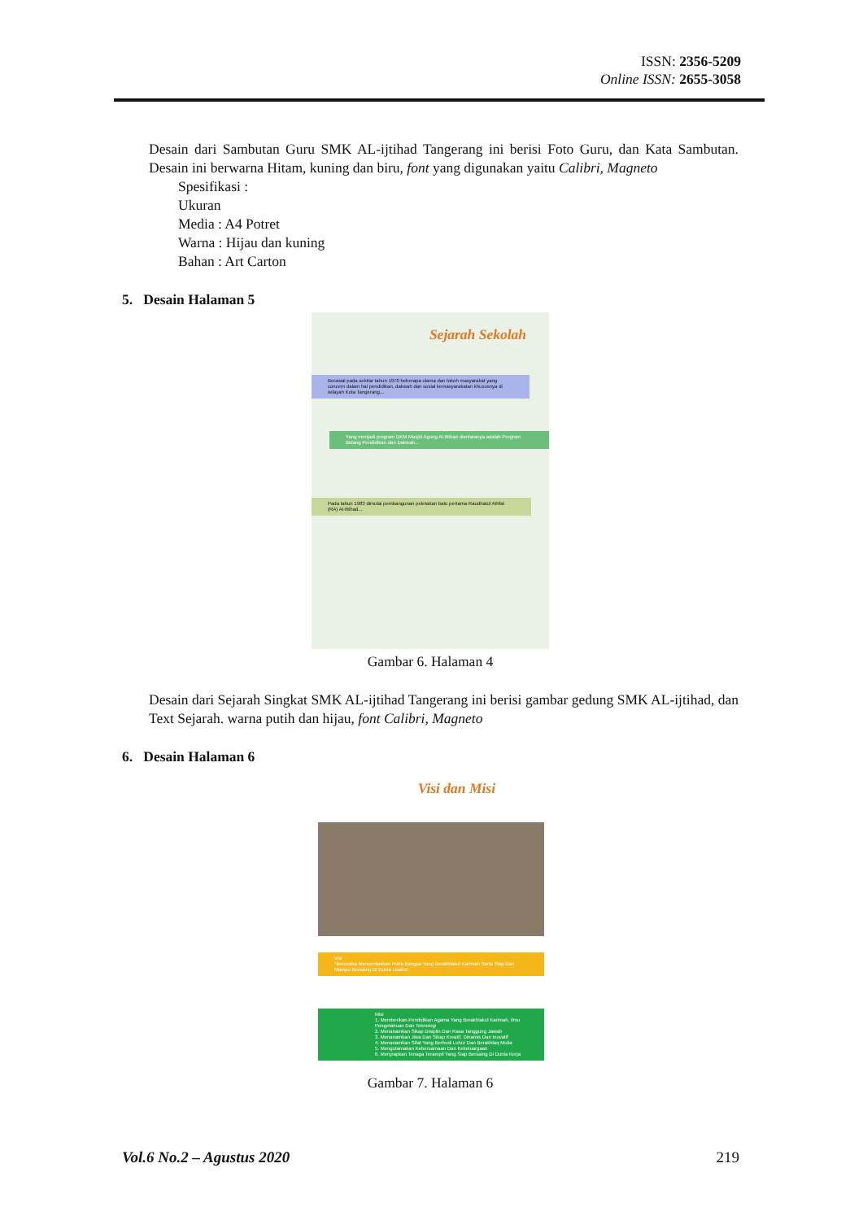ISSN: 2356-5209
Online ISSN: 2655-3058
Desain dari Sambutan Guru SMK AL-ijtihad Tangerang ini berisi Foto Guru, dan Kata Sambutan. Desain ini berwarna Hitam, kuning dan biru, font yang digunakan yaitu Calibri, Magneto
Spesifikasi :
Ukuran
Media : A4 Potret
Warna : Hijau dan kuning
Bahan : Art Carton
5. Desain Halaman 5
Sejarah Sekolah
Berawal pada sekitar tahun 1970 beberapa ulama dan tokoh masyarakat yang concern dalam hal pendidikan, dakwah dan sosial kemasyarakatan khususnya di wilayah Kota Tangerang...
Yang menjadi program DKM Masjid Agung Al-Ittihad diantaranya adalah Program Bidang Pendidikan dan Dakwah...
Pada tahun 1983 dimulai pembangunan peletakan batu pertama Raudhatul Athfal (RA) Al-Ittihad...
Gambar 6. Halaman 4
Desain dari Sejarah Singkat SMK AL-ijtihad Tangerang ini berisi gambar gedung SMK AL-ijtihad, dan Text Sejarah. warna putih dan hijau, font Calibri, Magneto
6. Desain Halaman 6
Visi dan Misi
Visi
"Berusaha Mencerdaskan Putra Bangsa Yang Berakhlakul Karimah Serta Siap Dan Mampu Bersaing Di Dunia Usaha".
Misi
1. Memberikan Pendidikan Agama Yang Berakhlakul Karimah, Ilmu Pengetahuan Dan Teknologi
2. Menanamkan Sikap Disiplin Dan Rasa Tanggung Jawab
3. Menanamkan Jiwa Dan Sikap Kreatif, Dinamis Dan Inovatif
4. Menanamkan Sifat Yang Berbudi Luhur Dan Berakhlaq Mulia
5. Mengutamakan Kebersamaan Dan Kekeluargaan
6. Menyiapkan Tenaga Terampil Yang Siap Bersaing Di Dunia Kerja
Gambar 7. Halaman 6
Vol.6 No.2 – Agustus 2020 219